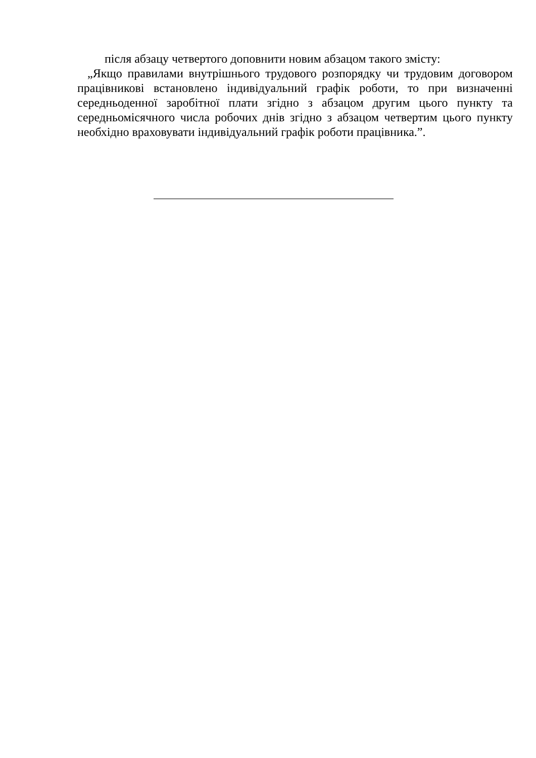після абзацу четвертого доповнити новим абзацом такого змісту:
„Якщо правилами внутрішнього трудового розпорядку чи трудовим договором працівникові встановлено індивідуальний графік роботи, то при визначенні середньоденної заробітної плати згідно з абзацом другим цього пункту та середньомісячного числа робочих днів згідно з абзацом четвертим цього пункту необхідно враховувати індивідуальний графік роботи працівника.”.